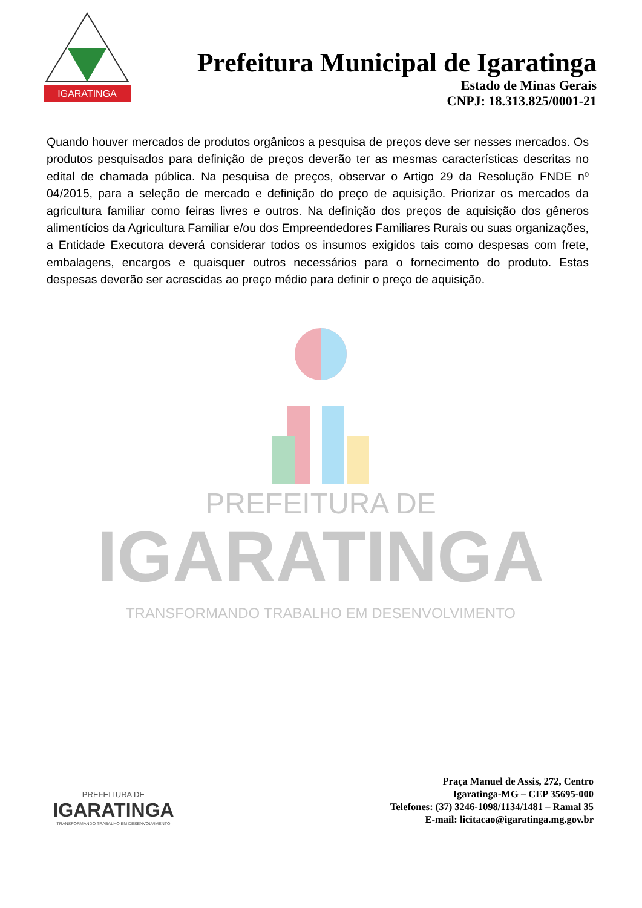IGARATINGA
Prefeitura Municipal de Igaratinga
Estado de Minas Gerais
CNPJ: 18.313.825/0001-21
Quando houver mercados de produtos orgânicos a pesquisa de preços deve ser nesses mercados. Os produtos pesquisados para definição de preços deverão ter as mesmas características descritas no edital de chamada pública. Na pesquisa de preços, observar o Artigo 29 da Resolução FNDE nº 04/2015, para a seleção de mercado e definição do preço de aquisição. Priorizar os mercados da agricultura familiar como feiras livres e outros. Na definição dos preços de aquisição dos gêneros alimentícios da Agricultura Familiar e/ou dos Empreendedores Familiares Rurais ou suas organizações, a Entidade Executora deverá considerar todos os insumos exigidos tais como despesas com frete, embalagens, encargos e quaisquer outros necessários para o fornecimento do produto. Estas despesas deverão ser acrescidas ao preço médio para definir o preço de aquisição.
PREFEITURA DE
IGARATINGA
TRANSFORMANDO TRABALHO EM DESENVOLVIMENTO
PREFEITURA DE
IGARATINGA
TRANSFORMANDO TRABALHO EM DESENVOLVIMENTO
Praça Manuel de Assis, 272, Centro
Igaratinga-MG – CEP 35695-000
Telefones: (37) 3246-1098/1134/1481 – Ramal 35
E-mail: licitacao@igaratinga.mg.gov.br